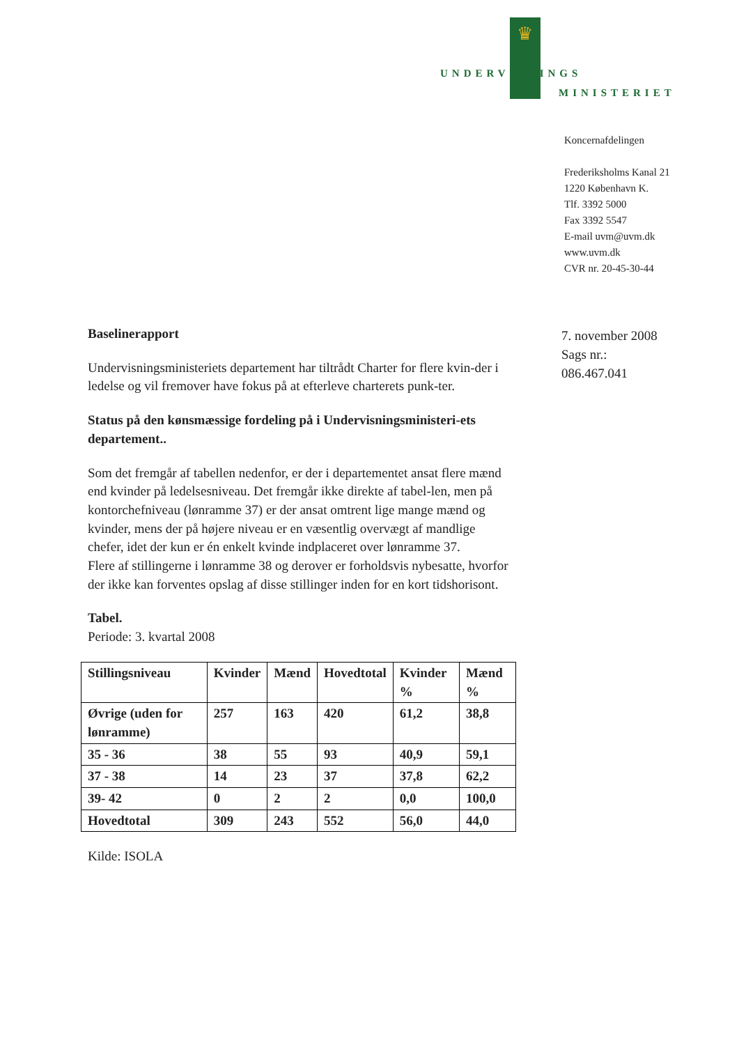♛
UNDERVISNINGS
MINISTERIET
Koncernafdelingen
Frederiksholms Kanal 21
1220 København K.
Tlf. 3392 5000
Fax 3392 5547
E-mail uvm@uvm.dk
www.uvm.dk
CVR nr. 20-45-30-44
7. november 2008
Sags nr.:
086.467.041
Baselinerapport
Undervisningsministeriets departement har tiltrådt Charter for flere kvin-der i ledelse og vil fremover have fokus på at efterleve charterets punk-ter.
Status på den kønsmæssige fordeling på i Undervisningsministeri-ets departement..
Som det fremgår af tabellen nedenfor, er der i departementet ansat flere mænd end kvinder på ledelsesniveau. Det fremgår ikke direkte af tabel-len, men på kontorchefniveau (lønramme 37) er der ansat omtrent lige mange mænd og kvinder, mens der på højere niveau er en væsentlig overvægt af mandlige chefer, idet der kun er én enkelt kvinde indplaceret over lønramme 37.
Flere af stillingerne i lønramme 38 og derover er forholdsvis nybesatte, hvorfor der ikke kan forventes opslag af disse stillinger inden for en kort tidshorisont.
Tabel.
Periode: 3. kvartal 2008
| Stillingsniveau | Kvinder | Mænd | Hovedtotal | Kvinder % | Mænd % |
| Øvrige (uden for lønramme) | 257 | 163 | 420 | 61,2 | 38,8 |
| 35 - 36 | 38 | 55 | 93 | 40,9 | 59,1 |
| 37 - 38 | 14 | 23 | 37 | 37,8 | 62,2 |
| 39- 42 | 0 | 2 | 2 | 0,0 | 100,0 |
| Hovedtotal | 309 | 243 | 552 | 56,0 | 44,0 |
Kilde: ISOLA